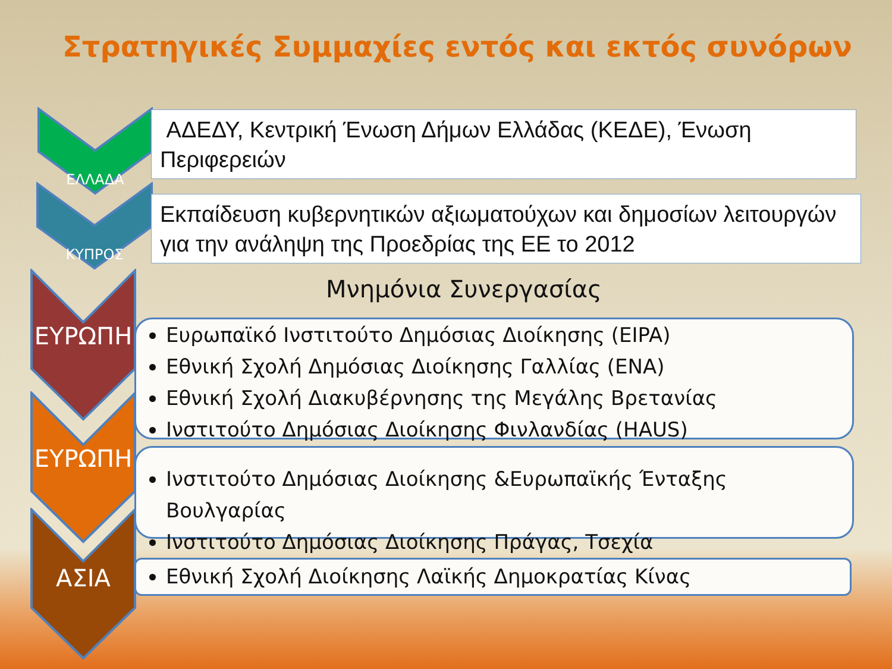Στρατηγικές Συμμαχίες εντός και εκτός συνόρων
ΕΛΛΑΔΑ
ΑΔΕΔΥ, Κεντρική Ένωση Δήμων Ελλάδας (ΚΕΔΕ), Ένωση Περιφερειών
ΚΥΠΡΟΣ
Εκπαίδευση κυβερνητικών αξιωματούχων και δημοσίων λειτουργών για την ανάληψη της Προεδρίας της ΕΕ το 2012
Μνημόνια Συνεργασίας
ΕΥΡΩΠΗ
ΕΥΡΩΠΗ
ΑΣΙΑ
Ευρωπαϊκό Ινστιτούτο Δημόσιας Διοίκησης (EIPA)
Εθνική Σχολή Δημόσιας Διοίκησης Γαλλίας (ENA)
Εθνική Σχολή Διακυβέρνησης της Μεγάλης Βρετανίας
Ινστιτούτο Δημόσιας Διοίκησης Φινλανδίας (HAUS)
Ινστιτούτο Δημόσιας Διοίκησης &Ευρωπαϊκής Ένταξης Βουλγαρίας
Ινστιτούτο Δημόσιας Διοίκησης Πράγας, Τσεχία
Εθνική Σχολή Διοίκησης Λαϊκής Δημοκρατίας Κίνας